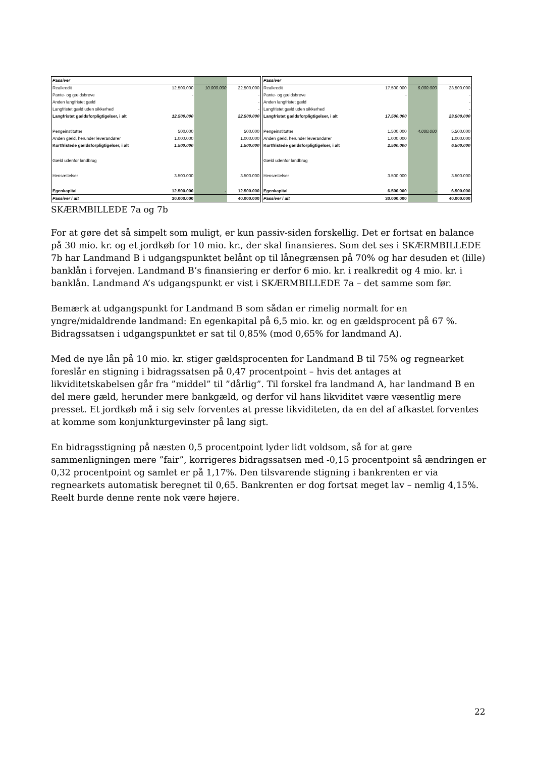| Passiver | | | |
| Realkredit | 12.500.000 | 10.000.000 | 22.500.000 |
| Pante- og gældsbreve | - | | - |
| Anden langfristet gæld | | | - |
| Langfristet gæld uden sikkerhed | | | - |
| Langfristet gældsforpligtigelser, i alt | 12.500.000 | | 22.500.000 |
| Pengeinstitutter | 500.000 | | 500.000 |
| Anden gæld, herunder leverandører | 1.000.000 | | 1.000.000 |
| Kortfristede gældsforpligtigelser, i alt | 1.500.000 | | 1.500.000 |
| Gæld udenfor landbrug | | | |
| Hensættelser | 3.500.000 | | 3.500.000 |
| Egenkapital | 12.500.000 | - | 12.500.000 |
| Passiver i alt | 30.000.000 | | 40.000.000 |
| Passiver | | | |
| Realkredit | 17.500.000 | 6.000.000 | 23.500.000 |
| Pante- og gældsbreve | - | | - |
| Anden langfristet gæld | | | - |
| Langfristet gæld uden sikkerhed | | | - |
| Langfristet gældsforpligtigelser, i alt | 17.500.000 | | 23.500.000 |
| Pengeinstitutter | 1.500.000 | 4.000.000 | 5.500.000 |
| Anden gæld, herunder leverandører | 1.000.000 | | 1.000.000 |
| Kortfristede gældsforpligtigelser, i alt | 2.500.000 | | 6.500.000 |
| Gæld udenfor landbrug | | | |
| Hensættelser | 3.500.000 | | 3.500.000 |
| Egenkapital | 6.500.000 | - | 6.500.000 |
| Passiver i alt | 30.000.000 | | 40.000.000 |
SKÆRMBILLEDE 7a og 7b
For at gøre det så simpelt som muligt, er kun passiv-siden forskellig. Det er fortsat en balance på 30 mio. kr. og et jordkøb for 10 mio. kr., der skal finansieres. Som det ses i SKÆRMBILLEDE 7b har Landmand B i udgangspunktet belånt op til lånegrænsen på 70% og har desuden et (lille) banklån i forvejen. Landmand B’s finansiering er derfor 6 mio. kr. i realkredit og 4 mio. kr. i banklån. Landmand A’s udgangspunkt er vist i SKÆRMBILLEDE 7a – det samme som før.
Bemærk at udgangspunkt for Landmand B som sådan er rimelig normalt for en yngre/midaldrende landmand: En egenkapital på 6,5 mio. kr. og en gældsprocent på 67 %. Bidragssatsen i udgangspunktet er sat til 0,85% (mod 0,65% for landmand A).
Med de nye lån på 10 mio. kr. stiger gældsprocenten for Landmand B til 75% og regnearket foreslår en stigning i bidragssatsen på 0,47 procentpoint – hvis det antages at likviditetskabelsen går fra ”middel” til ”dårlig”. Til forskel fra landmand A, har landmand B en del mere gæld, herunder mere bankgæld, og derfor vil hans likviditet være væsentlig mere presset. Et jordkøb må i sig selv forventes at presse likviditeten, da en del af afkastet forventes at komme som konjunkturgevinster på lang sigt.
En bidragsstigning på næsten 0,5 procentpoint lyder lidt voldsom, så for at gøre sammenligningen mere ”fair”, korrigeres bidragssatsen med -0,15 procentpoint så ændringen er 0,32 procentpoint og samlet er på 1,17%. Den tilsvarende stigning i bankrenten er via regnearkets automatisk beregnet til 0,65. Bankrenten er dog fortsat meget lav – nemlig 4,15%. Reelt burde denne rente nok være højere.
22